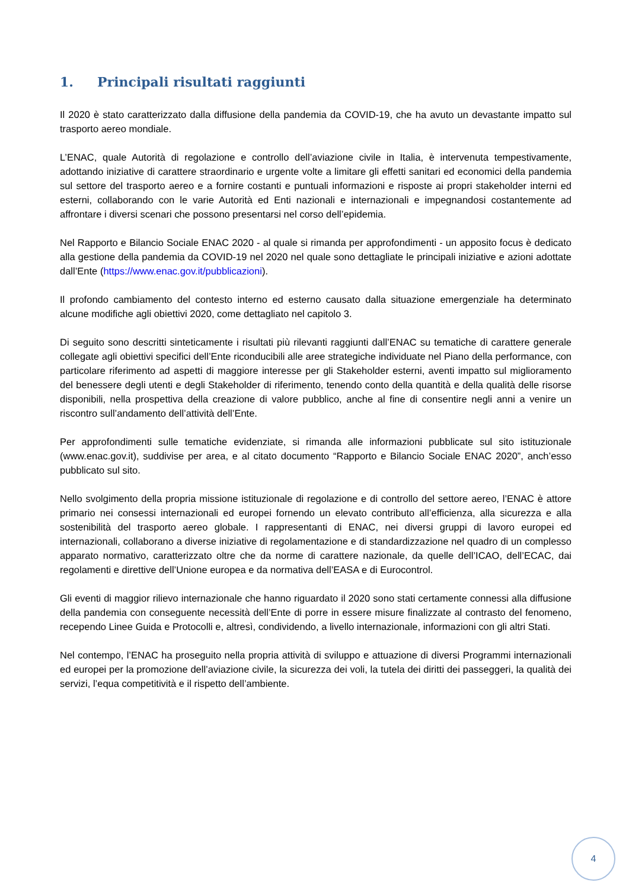1. Principali risultati raggiunti
Il 2020 è stato caratterizzato dalla diffusione della pandemia da COVID-19, che ha avuto un devastante impatto sul trasporto aereo mondiale.
L’ENAC, quale Autorità di regolazione e controllo dell’aviazione civile in Italia, è intervenuta tempestivamente, adottando iniziative di carattere straordinario e urgente volte a limitare gli effetti sanitari ed economici della pandemia sul settore del trasporto aereo e a fornire costanti e puntuali informazioni e risposte ai propri stakeholder interni ed esterni, collaborando con le varie Autorità ed Enti nazionali e internazionali e impegnandosi costantemente ad affrontare i diversi scenari che possono presentarsi nel corso dell’epidemia.
Nel Rapporto e Bilancio Sociale ENAC 2020 - al quale si rimanda per approfondimenti - un apposito focus è dedicato alla gestione della pandemia da COVID-19 nel 2020 nel quale sono dettagliate le principali iniziative e azioni adottate dall’Ente (https://www.enac.gov.it/pubblicazioni).
Il profondo cambiamento del contesto interno ed esterno causato dalla situazione emergenziale ha determinato alcune modifiche agli obiettivi 2020, come dettagliato nel capitolo 3.
Di seguito sono descritti sinteticamente i risultati più rilevanti raggiunti dall’ENAC su tematiche di carattere generale collegate agli obiettivi specifici dell’Ente riconducibili alle aree strategiche individuate nel Piano della performance, con particolare riferimento ad aspetti di maggiore interesse per gli Stakeholder esterni, aventi impatto sul miglioramento del benessere degli utenti e degli Stakeholder di riferimento, tenendo conto della quantità e della qualità delle risorse disponibili, nella prospettiva della creazione di valore pubblico, anche al fine di consentire negli anni a venire un riscontro sull’andamento dell’attività dell’Ente.
Per approfondimenti sulle tematiche evidenziate, si rimanda alle informazioni pubblicate sul sito istituzionale (www.enac.gov.it), suddivise per area, e al citato documento “Rapporto e Bilancio Sociale ENAC 2020”, anch’esso pubblicato sul sito.
Nello svolgimento della propria missione istituzionale di regolazione e di controllo del settore aereo, l’ENAC è attore primario nei consessi internazionali ed europei fornendo un elevato contributo all’efficienza, alla sicurezza e alla sostenibilità del trasporto aereo globale. I rappresentanti di ENAC, nei diversi gruppi di lavoro europei ed internazionali, collaborano a diverse iniziative di regolamentazione e di standardizzazione nel quadro di un complesso apparato normativo, caratterizzato oltre che da norme di carattere nazionale, da quelle dell’ICAO, dell’ECAC, dai regolamenti e direttive dell’Unione europea e da normativa dell’EASA e di Eurocontrol.
Gli eventi di maggior rilievo internazionale che hanno riguardato il 2020 sono stati certamente connessi alla diffusione della pandemia con conseguente necessità dell’Ente di porre in essere misure finalizzate al contrasto del fenomeno, recependo Linee Guida e Protocolli e, altresì, condividendo, a livello internazionale, informazioni con gli altri Stati.
Nel contempo, l’ENAC ha proseguito nella propria attività di sviluppo e attuazione di diversi Programmi internazionali ed europei per la promozione dell’aviazione civile, la sicurezza dei voli, la tutela dei diritti dei passeggeri, la qualità dei servizi, l’equa competitività e il rispetto dell’ambiente.
4